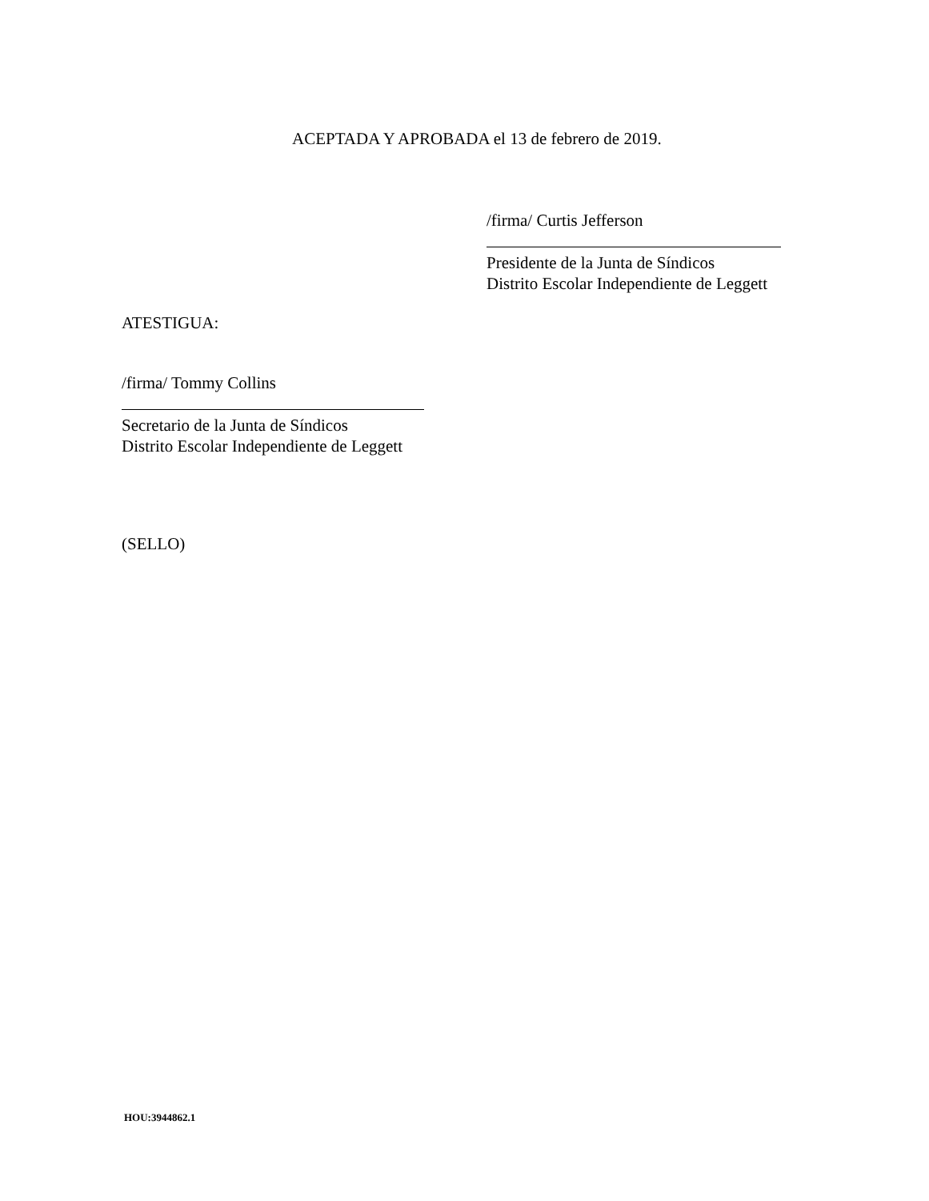ACEPTADA Y APROBADA el 13 de febrero de 2019.
/firma/ Curtis Jefferson
Presidente de la Junta de Síndicos
Distrito Escolar Independiente de Leggett
ATESTIGUA:
/firma/ Tommy Collins
Secretario de la Junta de Síndicos
Distrito Escolar Independiente de Leggett
(SELLO)
HOU:3944862.1